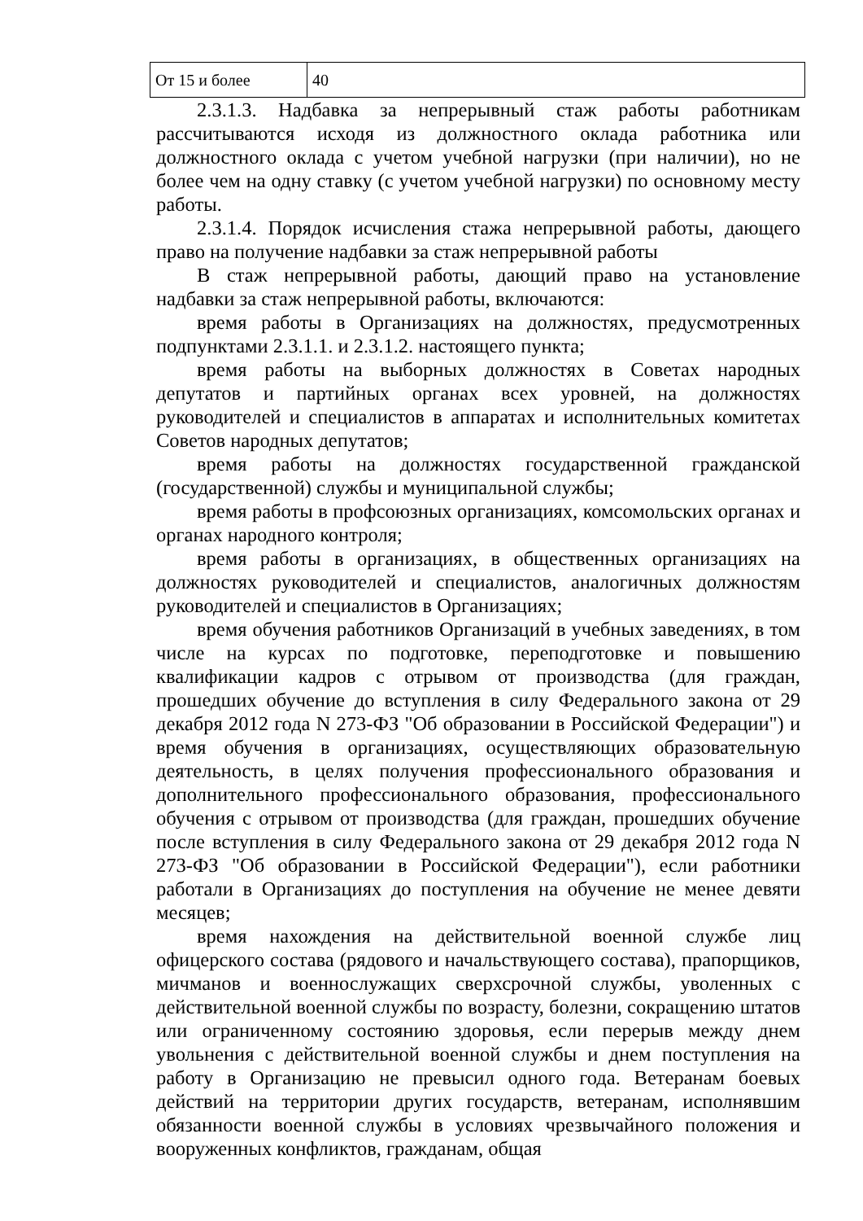| От 15 и более | 40 |
2.3.1.3. Надбавка за непрерывный стаж работы работникам рассчитываются исходя из должностного оклада работника или должностного оклада с учетом учебной нагрузки (при наличии), но не более чем на одну ставку (с учетом учебной нагрузки) по основному месту работы.
2.3.1.4. Порядок исчисления стажа непрерывной работы, дающего право на получение надбавки за стаж непрерывной работы
В стаж непрерывной работы, дающий право на установление надбавки за стаж непрерывной работы, включаются:
время работы в Организациях на должностях, предусмотренных подпунктами 2.3.1.1. и 2.3.1.2. настоящего пункта;
время работы на выборных должностях в Советах народных депутатов и партийных органах всех уровней, на должностях руководителей и специалистов в аппаратах и исполнительных комитетах Советов народных депутатов;
время работы на должностях государственной гражданской (государственной) службы и муниципальной службы;
время работы в профсоюзных организациях, комсомольских органах и органах народного контроля;
время работы в организациях, в общественных организациях на должностях руководителей и специалистов, аналогичных должностям руководителей и специалистов в Организациях;
время обучения работников Организаций в учебных заведениях, в том числе на курсах по подготовке, переподготовке и повышению квалификации кадров с отрывом от производства (для граждан, прошедших обучение до вступления в силу Федерального закона от 29 декабря 2012 года N 273-ФЗ "Об образовании в Российской Федерации") и время обучения в организациях, осуществляющих образовательную деятельность, в целях получения профессионального образования и дополнительного профессионального образования, профессионального обучения с отрывом от производства (для граждан, прошедших обучение после вступления в силу Федерального закона от 29 декабря 2012 года N 273-ФЗ "Об образовании в Российской Федерации"), если работники работали в Организациях до поступления на обучение не менее девяти месяцев;
время нахождения на действительной военной службе лиц офицерского состава (рядового и начальствующего состава), прапорщиков, мичманов и военнослужащих сверхсрочной службы, уволенных с действительной военной службы по возрасту, болезни, сокращению штатов или ограниченному состоянию здоровья, если перерыв между днем увольнения с действительной военной службы и днем поступления на работу в Организацию не превысил одного года. Ветеранам боевых действий на территории других государств, ветеранам, исполнявшим обязанности военной службы в условиях чрезвычайного положения и вооруженных конфликтов, гражданам, общая